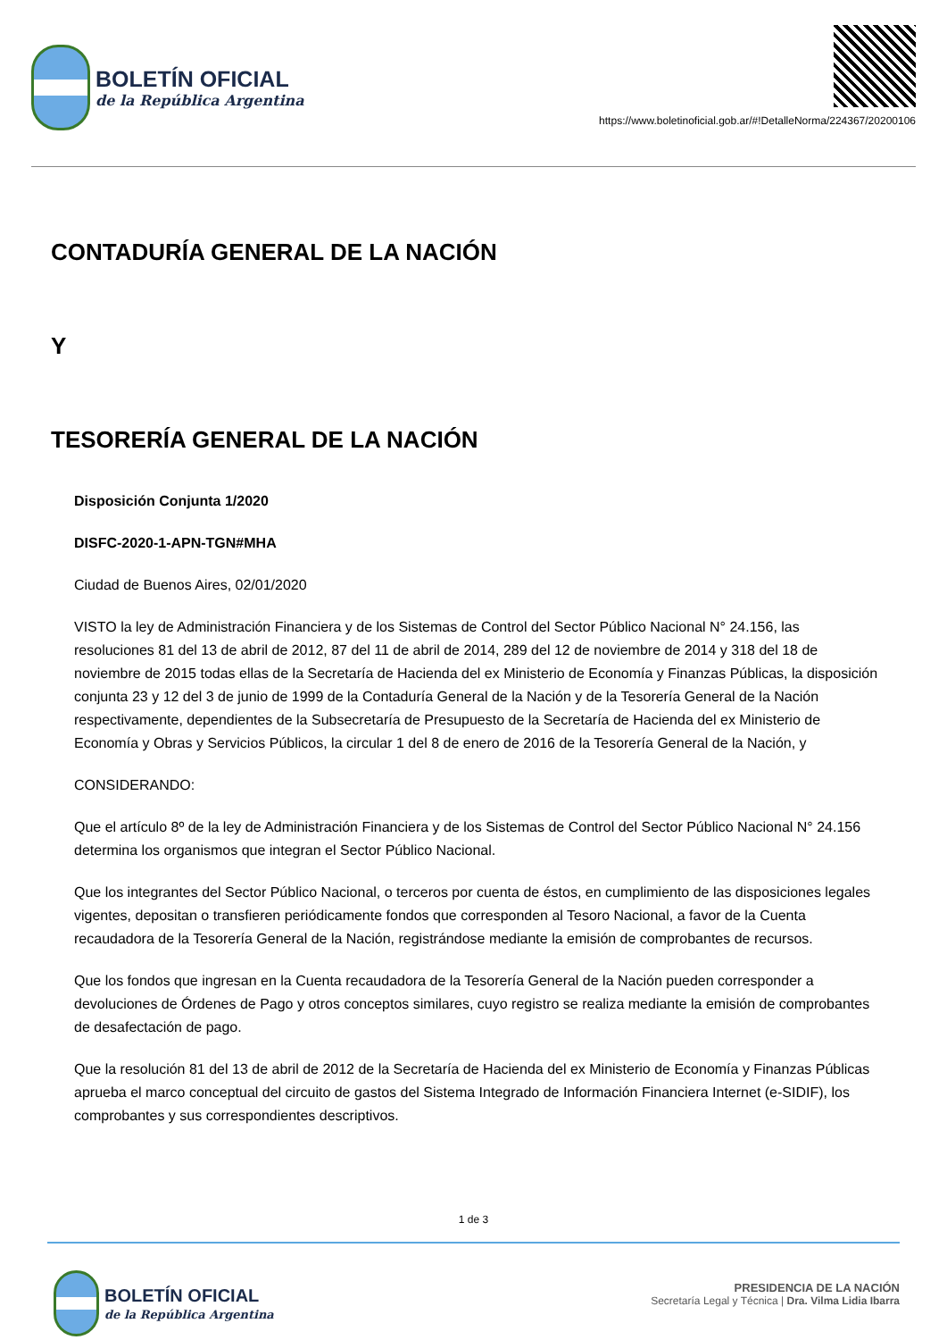BOLETÍN OFICIAL
de la República Argentina
https://www.boletinoficial.gob.ar/#!DetalleNorma/224367/20200106
CONTADURÍA GENERAL DE LA NACIÓN
Y
TESORERÍA GENERAL DE LA NACIÓN
Disposición Conjunta 1/2020
DISFC-2020-1-APN-TGN#MHA
Ciudad de Buenos Aires, 02/01/2020
VISTO la ley de Administración Financiera y de los Sistemas de Control del Sector Público Nacional N° 24.156, las resoluciones 81 del 13 de abril de 2012, 87 del 11 de abril de 2014, 289 del 12 de noviembre de 2014 y 318 del 18 de noviembre de 2015 todas ellas de la Secretaría de Hacienda del ex Ministerio de Economía y Finanzas Públicas, la disposición conjunta 23 y 12 del 3 de junio de 1999 de la Contaduría General de la Nación y de la Tesorería General de la Nación respectivamente, dependientes de la Subsecretaría de Presupuesto de la Secretaría de Hacienda del ex Ministerio de Economía y Obras y Servicios Públicos, la circular 1 del 8 de enero de 2016 de la Tesorería General de la Nación, y
CONSIDERANDO:
Que el artículo 8º de la ley de Administración Financiera y de los Sistemas de Control del Sector Público Nacional N° 24.156 determina los organismos que integran el Sector Público Nacional.
Que los integrantes del Sector Público Nacional, o terceros por cuenta de éstos, en cumplimiento de las disposiciones legales vigentes, depositan o transfieren periódicamente fondos que corresponden al Tesoro Nacional, a favor de la Cuenta recaudadora de la Tesorería General de la Nación, registrándose mediante la emisión de comprobantes de recursos.
Que los fondos que ingresan en la Cuenta recaudadora de la Tesorería General de la Nación pueden corresponder a devoluciones de Órdenes de Pago y otros conceptos similares, cuyo registro se realiza mediante la emisión de comprobantes de desafectación de pago.
Que la resolución 81 del 13 de abril de 2012 de la Secretaría de Hacienda del ex Ministerio de Economía y Finanzas Públicas aprueba el marco conceptual del circuito de gastos del Sistema Integrado de Información Financiera Internet (e-SIDIF), los comprobantes y sus correspondientes descriptivos.
1 de 3
BOLETÍN OFICIAL
de la República Argentina
PRESIDENCIA DE LA NACIÓN
Secretaría Legal y Técnica | Dra. Vilma Lidia Ibarra